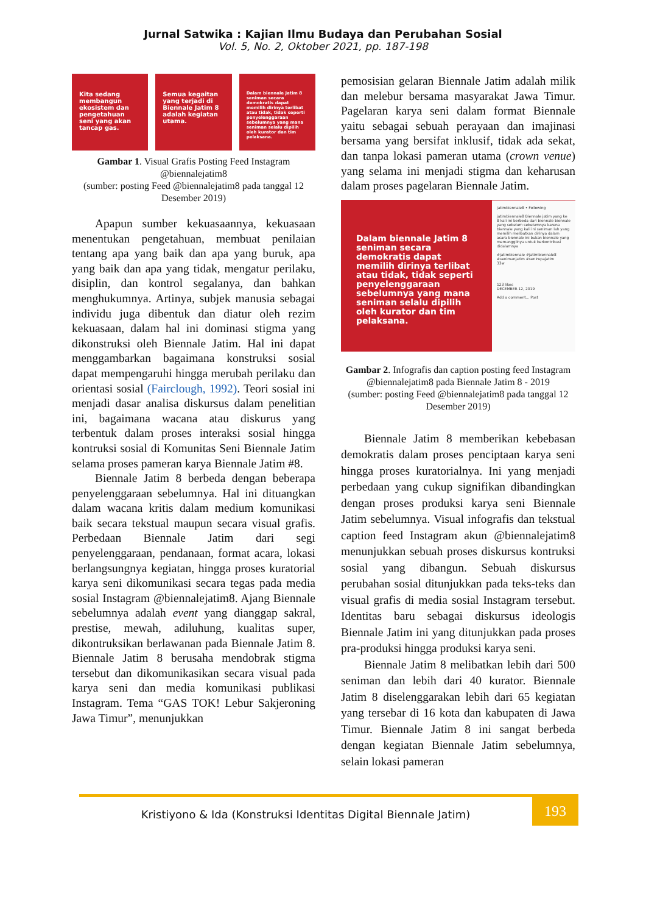Jurnal Satwika : Kajian Ilmu Budaya dan Perubahan Sosial
Vol. 5, No. 2, Oktober 2021, pp. 187-198
Kita sedang membangun ekosistem dan pengetahuan seni yang akan tancap gas.
Semua kegaitan yang terjadi di Biennale Jatim 8 adalah kegiatan utama.
Dalam biennale Jatim 8 seniman secara demokratis dapat memilih dirinya terlibat atau tidak, tidak seperti penyelenggaraan sebelumnya yang mana seniman selalu dipilih oleh kurator dan tim pelaksana.
Gambar 1. Visual Grafis Posting Feed Instagram @biennalejatim8
(sumber: posting Feed @biennalejatim8 pada tanggal 12 Desember 2019)
Apapun sumber kekuasaannya, kekuasaan menentukan pengetahuan, membuat penilaian tentang apa yang baik dan apa yang buruk, apa yang baik dan apa yang tidak, mengatur perilaku, disiplin, dan kontrol segalanya, dan bahkan menghukumnya. Artinya, subjek manusia sebagai individu juga dibentuk dan diatur oleh rezim kekuasaan, dalam hal ini dominasi stigma yang dikonstruksi oleh Biennale Jatim. Hal ini dapat menggambarkan bagaimana konstruksi sosial dapat mempengaruhi hingga merubah perilaku dan orientasi sosial (Fairclough, 1992). Teori sosial ini menjadi dasar analisa diskursus dalam penelitian ini, bagaimana wacana atau diskurus yang terbentuk dalam proses interaksi sosial hingga kontruksi sosial di Komunitas Seni Biennale Jatim selama proses pameran karya Biennale Jatim #8.
Biennale Jatim 8 berbeda dengan beberapa penyelenggaraan sebelumnya. Hal ini dituangkan dalam wacana kritis dalam medium komunikasi baik secara tekstual maupun secara visual grafis. Perbedaan Biennale Jatim dari segi penyelenggaraan, pendanaan, format acara, lokasi berlangsungnya kegiatan, hingga proses kuratorial karya seni dikomunikasi secara tegas pada media sosial Instagram @biennalejatim8. Ajang Biennale sebelumnya adalah event yang dianggap sakral, prestise, mewah, adiluhung, kualitas super, dikontruksikan berlawanan pada Biennale Jatim 8. Biennale Jatim 8 berusaha mendobrak stigma tersebut dan dikomunikasikan secara visual pada karya seni dan media komunikasi publikasi Instagram. Tema “GAS TOK! Lebur Sakjeroning Jawa Timur”, menunjukkan
pemosisian gelaran Biennale Jatim adalah milik dan melebur bersama masyarakat Jawa Timur. Pagelaran karya seni dalam format Biennale yaitu sebagai sebuah perayaan dan imajinasi bersama yang bersifat inklusif, tidak ada sekat, dan tanpa lokasi pameran utama (crown venue) yang selama ini menjadi stigma dan keharusan dalam proses pagelaran Biennale Jatim.
Dalam biennale Jatim 8 seniman secara demokratis dapat memilih dirinya terlibat atau tidak, tidak seperti penyelenggaraan sebelumnya yang mana seniman selalu dipilih oleh kurator dan tim pelaksana.
jatimbiennale8 • Following
jatimbiennale8 Biennale jatim yang ke 8 kali ini berbeda dari biennale biennale yang sebelum sebelumnya karena biennale yang kali ini seniman lah yang memilih melibatkan dirinya dalam acara biennale ini bukan biennale yang memanggilnya untuk berkontribusi didalamnya
#jatimbiennale #jatimbiennale8 #senimanjatim #senirupajatim
33w
123 likes
DECEMBER 12, 2019
Add a comment... Post
Gambar 2. Infografis dan caption posting feed Instagram @biennalejatim8 pada Biennale Jatim 8 - 2019
(sumber: posting Feed @biennalejatim8 pada tanggal 12 Desember 2019)
Biennale Jatim 8 memberikan kebebasan demokratis dalam proses penciptaan karya seni hingga proses kuratorialnya. Ini yang menjadi perbedaan yang cukup signifikan dibandingkan dengan proses produksi karya seni Biennale Jatim sebelumnya. Visual infografis dan tekstual caption feed Instagram akun @biennalejatim8 menunjukkan sebuah proses diskursus kontruksi sosial yang dibangun. Sebuah diskursus perubahan sosial ditunjukkan pada teks-teks dan visual grafis di media sosial Instagram tersebut. Identitas baru sebagai diskursus ideologis Biennale Jatim ini yang ditunjukkan pada proses pra-produksi hingga produksi karya seni.
Biennale Jatim 8 melibatkan lebih dari 500 seniman dan lebih dari 40 kurator. Biennale Jatim 8 diselenggarakan lebih dari 65 kegiatan yang tersebar di 16 kota dan kabupaten di Jawa Timur. Biennale Jatim 8 ini sangat berbeda dengan kegiatan Biennale Jatim sebelumnya, selain lokasi pameran
Kristiyono & Ida (Konstruksi Identitas Digital Biennale Jatim)
193